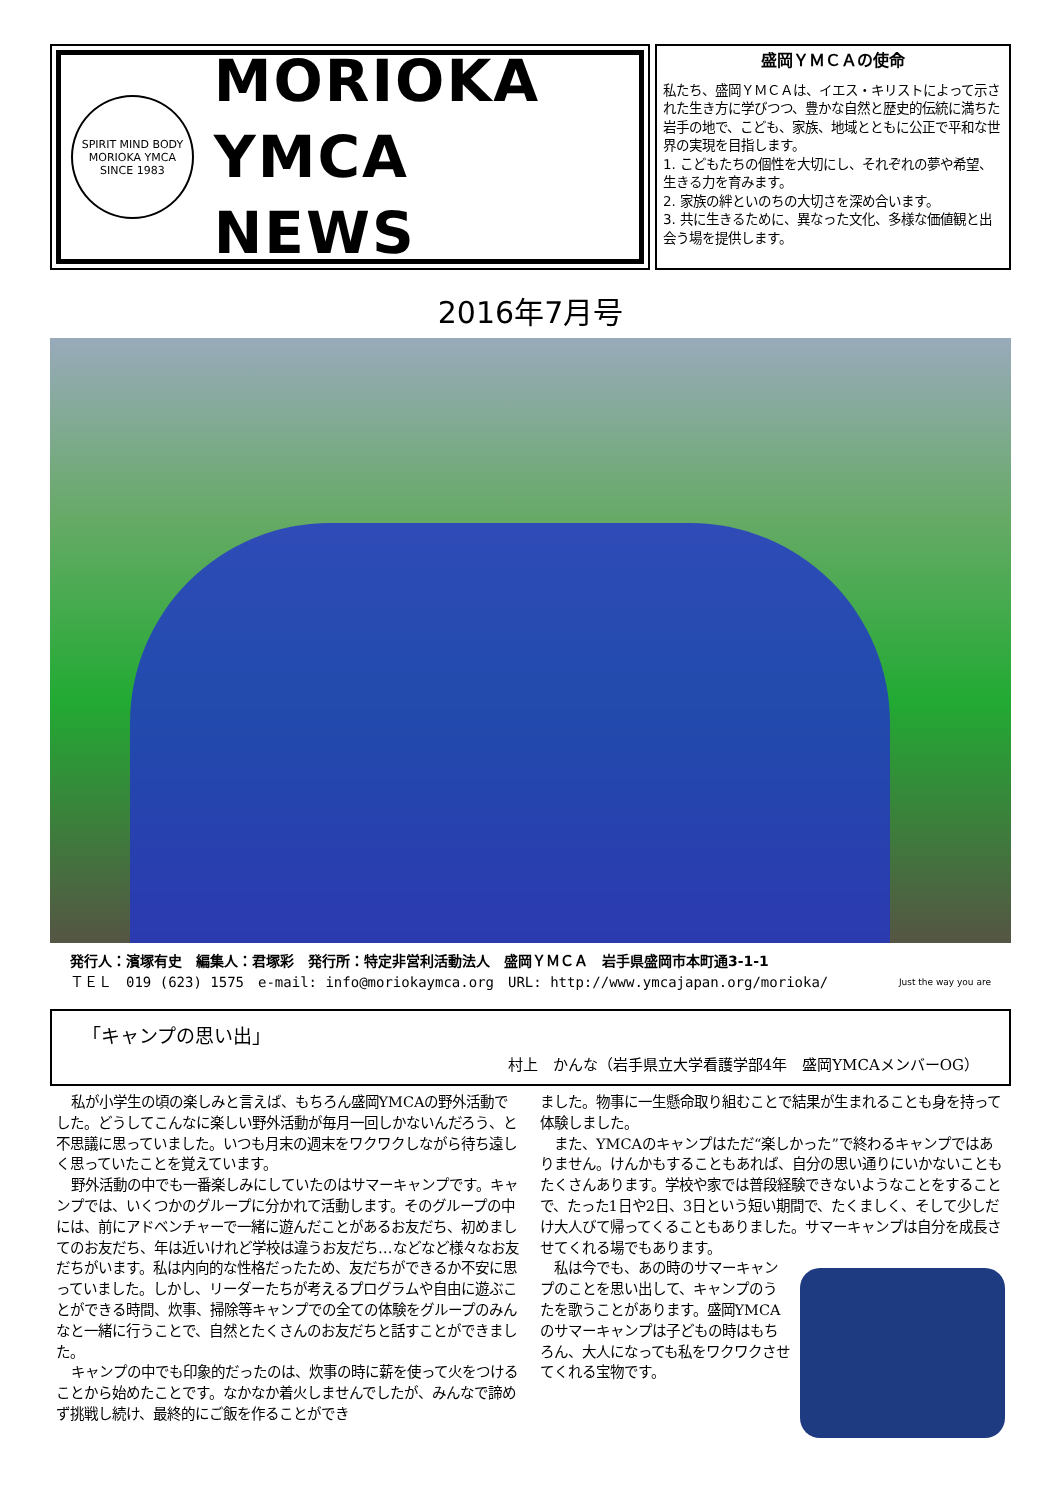SPIRIT MIND BODY
MORIOKA YMCA
SINCE 1983
MORIOKA
YMCA NEWS
盛岡ＹＭＣＡの使命
私たち、盛岡ＹＭＣＡは、イエス・キリストによって示された生き方に学びつつ、豊かな自然と歴史的伝統に満ちた岩手の地で、こども、家族、地域とともに公正で平和な世界の実現を目指します。
1. こどもたちの個性を大切にし、それぞれの夢や希望、生きる力を育みます。
2. 家族の絆といのちの大切さを深め合います。
3. 共に生きるために、異なった文化、多様な価値観と出会う場を提供します。
2016年7月号
発行人：濱塚有史　編集人：君塚彩　発行所：特定非営利活動法人　盛岡ＹＭＣＡ　岩手県盛岡市本町通3-1-1
ＴＥＬ　019 (623) 1575　e-mail: info@moriokaymca.org　URL: http://www.ymcajapan.org/morioka/ Just the way you are
「キャンプの思い出」
村上　かんな（岩手県立大学看護学部4年　盛岡YMCAメンバーOG）
私が小学生の頃の楽しみと言えば、もちろん盛岡YMCAの野外活動でした。どうしてこんなに楽しい野外活動が毎月一回しかないんだろう、と不思議に思っていました。いつも月末の週末をワクワクしながら待ち遠しく思っていたことを覚えています。
野外活動の中でも一番楽しみにしていたのはサマーキャンプです。キャンプでは、いくつかのグループに分かれて活動します。そのグループの中には、前にアドベンチャーで一緒に遊んだことがあるお友だち、初めましてのお友だち、年は近いけれど学校は違うお友だち…などなど様々なお友だちがいます。私は内向的な性格だったため、友だちができるか不安に思っていました。しかし、リーダーたちが考えるプログラムや自由に遊ぶことができる時間、炊事、掃除等キャンプでの全ての体験をグループのみんなと一緒に行うことで、自然とたくさんのお友だちと話すことができました。
キャンプの中でも印象的だったのは、炊事の時に薪を使って火をつけることから始めたことです。なかなか着火しませんでしたが、みんなで諦めず挑戦し続け、最終的にご飯を作ることができ
ました。物事に一生懸命取り組むことで結果が生まれることも身を持って体験しました。
また、YMCAのキャンプはただ“楽しかった”で終わるキャンプではありません。けんかもすることもあれば、自分の思い通りにいかないこともたくさんあります。学校や家では普段経験できないようなことをすることで、たった1日や2日、3日という短い期間で、たくましく、そして少しだけ大人びて帰ってくることもありました。サマーキャンプは自分を成長させてくれる場でもあります。
私は今でも、あの時のサマーキャンプのことを思い出して、キャンプのうたを歌うことがあります。盛岡YMCAのサマーキャンプは子どもの時はもちろん、大人になっても私をワクワクさせてくれる宝物です。